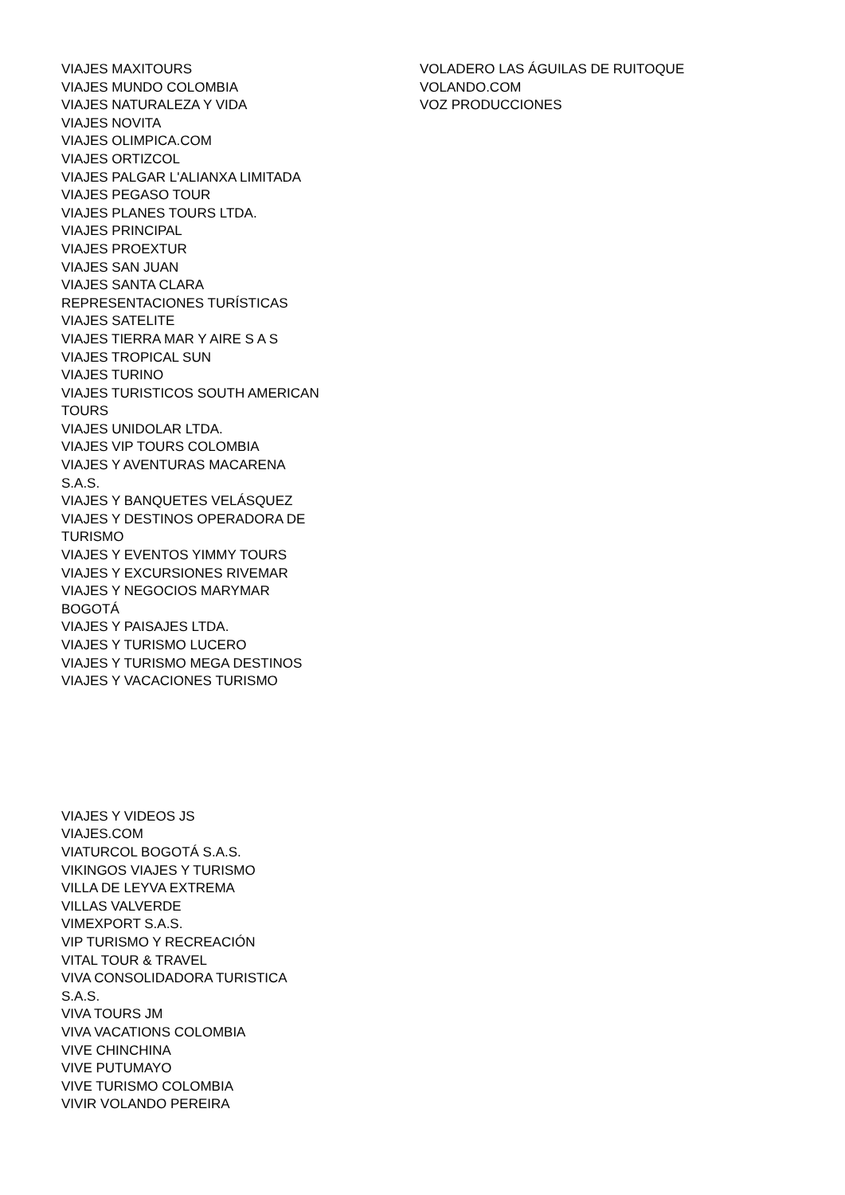VIAJES MAXITOURS
VIAJES MUNDO COLOMBIA
VIAJES NATURALEZA Y VIDA
VIAJES NOVITA
VIAJES OLIMPICA.COM
VIAJES ORTIZCOL
VIAJES PALGAR L'ALIANXA LIMITADA
VIAJES PEGASO TOUR
VIAJES PLANES TOURS LTDA.
VIAJES PRINCIPAL
VIAJES PROEXTUR
VIAJES SAN JUAN
VIAJES SANTA CLARA
REPRESENTACIONES TURÍSTICAS
VIAJES SATELITE
VIAJES TIERRA MAR Y AIRE S A S
VIAJES TROPICAL SUN
VIAJES TURINO
VIAJES TURISTICOS SOUTH AMERICAN
TOURS
VIAJES UNIDOLAR LTDA.
VIAJES VIP TOURS COLOMBIA
VIAJES Y AVENTURAS MACARENA
S.A.S.
VIAJES Y BANQUETES VELÁSQUEZ
VIAJES Y DESTINOS OPERADORA DE
TURISMO
VIAJES Y EVENTOS YIMMY TOURS
VIAJES Y EXCURSIONES RIVEMAR
VIAJES Y NEGOCIOS MARYMAR
BOGOTÁ
VIAJES Y PAISAJES LTDA.
VIAJES Y TURISMO LUCERO
VIAJES Y TURISMO MEGA DESTINOS
VIAJES Y VACACIONES TURISMO
VIAJES Y VIDEOS JS
VIAJES.COM
VIATURCOL BOGOTÁ S.A.S.
VIKINGOS VIAJES Y TURISMO
VILLA DE LEYVA EXTREMA
VILLAS VALVERDE
VIMEXPORT S.A.S.
VIP TURISMO Y RECREACIÓN
VITAL TOUR & TRAVEL
VIVA CONSOLIDADORA TURISTICA
S.A.S.
VIVA TOURS JM
VIVA VACATIONS COLOMBIA
VIVE CHINCHINA
VIVE PUTUMAYO
VIVE TURISMO COLOMBIA
VIVIR VOLANDO PEREIRA
VOLADERO LAS ÁGUILAS DE RUITOQUE
VOLANDO.COM
VOZ PRODUCCIONES